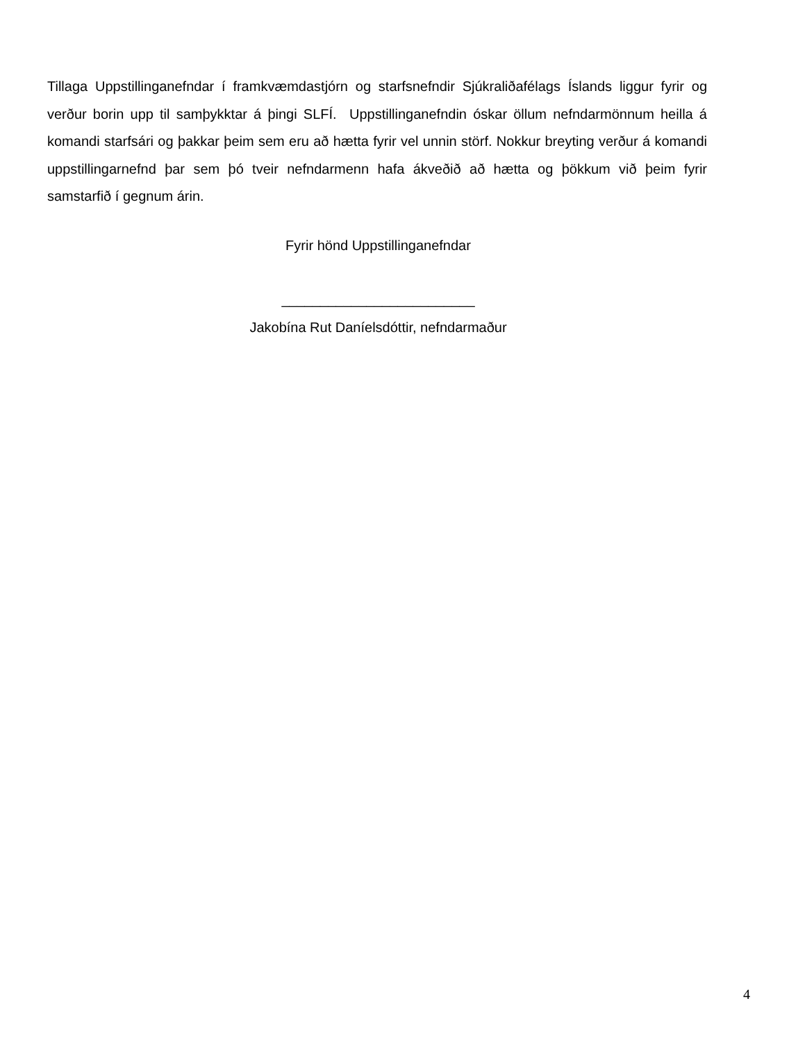Tillaga Uppstillinganefndar í framkvæmdastjórn og starfsnefndir Sjúkraliðafélags Íslands liggur fyrir og verður borin upp til samþykktar á þingi SLFÍ. Uppstillinganefndin óskar öllum nefndarmönnum heilla á komandi starfsári og þakkar þeim sem eru að hætta fyrir vel unnin störf. Nokkur breyting verður á komandi uppstillingarnefnd þar sem þó tveir nefndarmenn hafa ákveðið að hætta og þökkum við þeim fyrir samstarfið í gegnum árin.
Fyrir hönd Uppstillinganefndar
_________________________
Jakobína Rut Daníelsdóttir, nefndarmaður
4